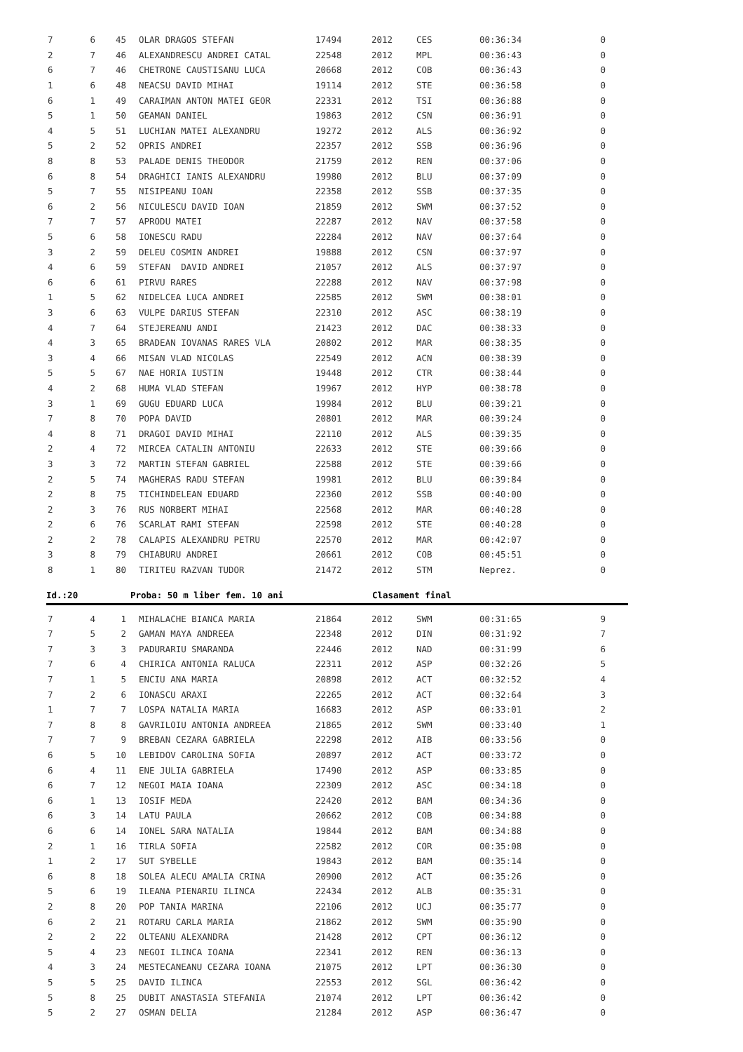| 7 | 6 | 45 | OLAR DRAGOS STEFAN | 17494 | 2012 | CES | 00:36:34 | 0 |
| 2 | 7 | 46 | ALEXANDRESCU ANDREI CATAL | 22548 | 2012 | MPL | 00:36:43 | 0 |
| 6 | 7 | 46 | CHETRONE CAUSTISANU LUCA | 20668 | 2012 | COB | 00:36:43 | 0 |
| 1 | 6 | 48 | NEACSU DAVID MIHAI | 19114 | 2012 | STE | 00:36:58 | 0 |
| 6 | 1 | 49 | CARAIMAN ANTON MATEI GEOR | 22331 | 2012 | TSI | 00:36:88 | 0 |
| 5 | 1 | 50 | GEAMAN DANIEL | 19863 | 2012 | CSN | 00:36:91 | 0 |
| 4 | 5 | 51 | LUCHIAN MATEI ALEXANDRU | 19272 | 2012 | ALS | 00:36:92 | 0 |
| 5 | 2 | 52 | OPRIS ANDREI | 22357 | 2012 | SSB | 00:36:96 | 0 |
| 8 | 8 | 53 | PALADE DENIS THEODOR | 21759 | 2012 | REN | 00:37:06 | 0 |
| 6 | 8 | 54 | DRAGHICI IANIS ALEXANDRU | 19980 | 2012 | BLU | 00:37:09 | 0 |
| 5 | 7 | 55 | NISIPEANU IOAN | 22358 | 2012 | SSB | 00:37:35 | 0 |
| 6 | 2 | 56 | NICULESCU DAVID IOAN | 21859 | 2012 | SWM | 00:37:52 | 0 |
| 7 | 7 | 57 | APRODU MATEI | 22287 | 2012 | NAV | 00:37:58 | 0 |
| 5 | 6 | 58 | IONESCU RADU | 22284 | 2012 | NAV | 00:37:64 | 0 |
| 3 | 2 | 59 | DELEU COSMIN ANDREI | 19888 | 2012 | CSN | 00:37:97 | 0 |
| 4 | 6 | 59 | STEFAN DAVID ANDREI | 21057 | 2012 | ALS | 00:37:97 | 0 |
| 6 | 6 | 61 | PIRVU RARES | 22288 | 2012 | NAV | 00:37:98 | 0 |
| 1 | 5 | 62 | NIDELCEA LUCA ANDREI | 22585 | 2012 | SWM | 00:38:01 | 0 |
| 3 | 6 | 63 | VULPE DARIUS STEFAN | 22310 | 2012 | ASC | 00:38:19 | 0 |
| 4 | 7 | 64 | STEJEREANU ANDI | 21423 | 2012 | DAC | 00:38:33 | 0 |
| 4 | 3 | 65 | BRADEAN IOVANAS RARES VLA | 20802 | 2012 | MAR | 00:38:35 | 0 |
| 3 | 4 | 66 | MISAN VLAD NICOLAS | 22549 | 2012 | ACN | 00:38:39 | 0 |
| 5 | 5 | 67 | NAE HORIA IUSTIN | 19448 | 2012 | CTR | 00:38:44 | 0 |
| 4 | 2 | 68 | HUMA VLAD STEFAN | 19967 | 2012 | HYP | 00:38:78 | 0 |
| 3 | 1 | 69 | GUGU EDUARD LUCA | 19984 | 2012 | BLU | 00:39:21 | 0 |
| 7 | 8 | 70 | POPA DAVID | 20801 | 2012 | MAR | 00:39:24 | 0 |
| 4 | 8 | 71 | DRAGOI DAVID MIHAI | 22110 | 2012 | ALS | 00:39:35 | 0 |
| 2 | 4 | 72 | MIRCEA CATALIN ANTONIU | 22633 | 2012 | STE | 00:39:66 | 0 |
| 3 | 3 | 72 | MARTIN STEFAN GABRIEL | 22588 | 2012 | STE | 00:39:66 | 0 |
| 2 | 5 | 74 | MAGHERAS RADU STEFAN | 19981 | 2012 | BLU | 00:39:84 | 0 |
| 2 | 8 | 75 | TICHINDELEAN EDUARD | 22360 | 2012 | SSB | 00:40:00 | 0 |
| 2 | 3 | 76 | RUS NORBERT MIHAI | 22568 | 2012 | MAR | 00:40:28 | 0 |
| 2 | 6 | 76 | SCARLAT RAMI STEFAN | 22598 | 2012 | STE | 00:40:28 | 0 |
| 2 | 2 | 78 | CALAPIS ALEXANDRU PETRU | 22570 | 2012 | MAR | 00:42:07 | 0 |
| 3 | 8 | 79 | CHIABURU ANDREI | 20661 | 2012 | COB | 00:45:51 | 0 |
| 8 | 1 | 80 | TIRITEU RAZVAN TUDOR | 21472 | 2012 | STM | Neprez. | 0 |
Id.:20 Proba: 50 m liber fem. 10 ani Clasament final
| 7 | 4 | 1 | MIHALACHE BIANCA MARIA | 21864 | 2012 | SWM | 00:31:65 | 9 |
| 7 | 5 | 2 | GAMAN MAYA ANDREEA | 22348 | 2012 | DIN | 00:31:92 | 7 |
| 7 | 3 | 3 | PADURARIU SMARANDA | 22446 | 2012 | NAD | 00:31:99 | 6 |
| 7 | 6 | 4 | CHIRICA ANTONIA RALUCA | 22311 | 2012 | ASP | 00:32:26 | 5 |
| 7 | 1 | 5 | ENCIU ANA MARIA | 20898 | 2012 | ACT | 00:32:52 | 4 |
| 7 | 2 | 6 | IONASCU ARAXI | 22265 | 2012 | ACT | 00:32:64 | 3 |
| 1 | 7 | 7 | LOSPA NATALIA MARIA | 16683 | 2012 | ASP | 00:33:01 | 2 |
| 7 | 8 | 8 | GAVRILOIU ANTONIA ANDREEA | 21865 | 2012 | SWM | 00:33:40 | 1 |
| 7 | 7 | 9 | BREBAN CEZARA GABRIELA | 22298 | 2012 | AIB | 00:33:56 | 0 |
| 6 | 5 | 10 | LEBIDOV CAROLINA SOFIA | 20897 | 2012 | ACT | 00:33:72 | 0 |
| 6 | 4 | 11 | ENE JULIA GABRIELA | 17490 | 2012 | ASP | 00:33:85 | 0 |
| 6 | 7 | 12 | NEGOI MAIA IOANA | 22309 | 2012 | ASC | 00:34:18 | 0 |
| 6 | 1 | 13 | IOSIF MEDA | 22420 | 2012 | BAM | 00:34:36 | 0 |
| 6 | 3 | 14 | LATU PAULA | 20662 | 2012 | COB | 00:34:88 | 0 |
| 6 | 6 | 14 | IONEL SARA NATALIA | 19844 | 2012 | BAM | 00:34:88 | 0 |
| 2 | 1 | 16 | TIRLA SOFIA | 22582 | 2012 | COR | 00:35:08 | 0 |
| 1 | 2 | 17 | SUT SYBELLE | 19843 | 2012 | BAM | 00:35:14 | 0 |
| 6 | 8 | 18 | SOLEA ALECU AMALIA CRINA | 20900 | 2012 | ACT | 00:35:26 | 0 |
| 5 | 6 | 19 | ILEANA PIENARIU ILINCA | 22434 | 2012 | ALB | 00:35:31 | 0 |
| 2 | 8 | 20 | POP TANIA MARINA | 22106 | 2012 | UCJ | 00:35:77 | 0 |
| 6 | 2 | 21 | ROTARU CARLA MARIA | 21862 | 2012 | SWM | 00:35:90 | 0 |
| 2 | 2 | 22 | OLTEANU ALEXANDRA | 21428 | 2012 | CPT | 00:36:12 | 0 |
| 5 | 4 | 23 | NEGOI ILINCA IOANA | 22341 | 2012 | REN | 00:36:13 | 0 |
| 4 | 3 | 24 | MESTECANEANU CEZARA IOANA | 21075 | 2012 | LPT | 00:36:30 | 0 |
| 5 | 5 | 25 | DAVID ILINCA | 22553 | 2012 | SGL | 00:36:42 | 0 |
| 5 | 8 | 25 | DUBIT ANASTASIA STEFANIA | 21074 | 2012 | LPT | 00:36:42 | 0 |
| 5 | 2 | 27 | OSMAN DELIA | 21284 | 2012 | ASP | 00:36:47 | 0 |